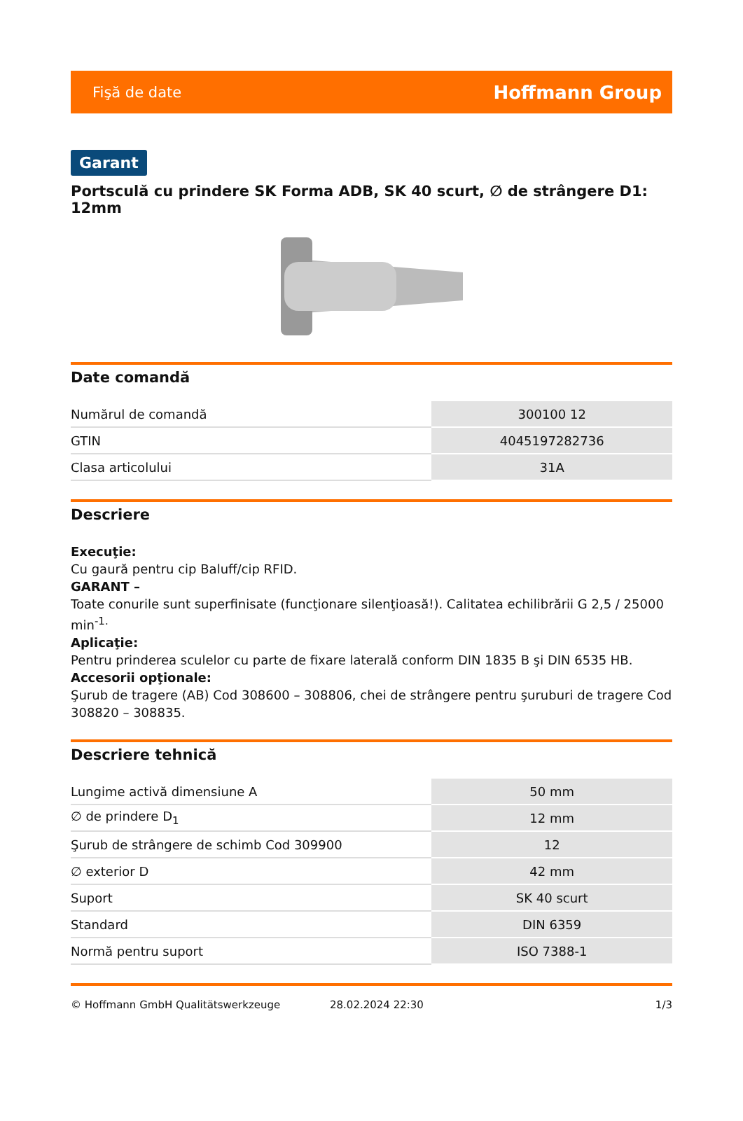Fişă de date Hoffmann Group
Garant
Portsculă cu prindere SK Forma ADB, SK 40 scurt, ∅ de strângere D1: 12mm
Date comandă
| Numărul de comandă | 300100 12 |
| GTIN | 4045197282736 |
| Clasa articolului | 31A |
Descriere
Execuţie:
Cu gaură pentru cip Baluff/cip RFID.
GARANT –
Toate conurile sunt superfinisate (funcţionare silenţioasă!). Calitatea echilibrării G 2,5 / 25000 min<sup>-1.</sup>
Aplicaţie:
Pentru prinderea sculelor cu parte de fixare laterală conform DIN 1835 B şi DIN 6535 HB.
Accesorii opţionale:
Şurub de tragere (AB) Cod 308600 – 308806, chei de strângere pentru şuruburi de tragere Cod 308820 – 308835.
Descriere tehnică
| Lungime activă dimensiune A | 50 mm |
| ∅ de prindere D<sub>1</sub> | 12 mm |
| Şurub de strângere de schimb Cod 309900 | 12 |
| ∅ exterior D | 42 mm |
| Suport | SK 40 scurt |
| Standard | DIN 6359 |
| Normă pentru suport | ISO 7388-1 |
© Hoffmann GmbH Qualitätswerkzeuge 28.02.2024 22:30 1/3